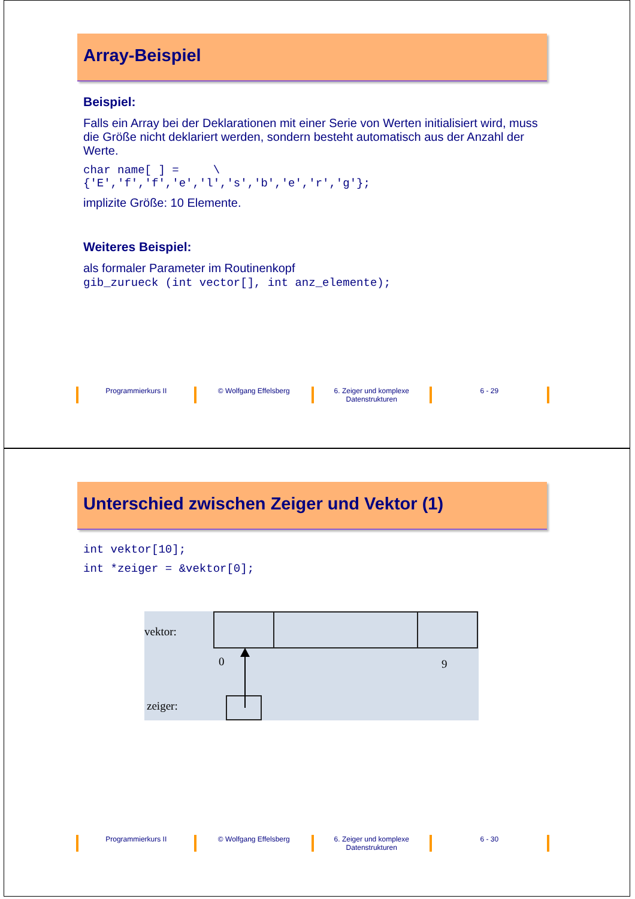Array-Beispiel
Beispiel:
Falls ein Array bei der Deklarationen mit einer Serie von Werten initialisiert wird, muss die Größe nicht deklariert werden, sondern besteht automatisch aus der Anzahl der Werte.
char name[ ] = \
{'E','f','f','e','l','s','b','e','r','g'};
implizite Größe: 10 Elemente.
Weiteres Beispiel:
als formaler Parameter im Routinenkopf
gib_zurueck (int vector[], int anz_elemente);
Programmierkurs II © Wolfgang Effelsberg 6. Zeiger und komplexe Datenstrukturen
6 - 29
Unterschied zwischen Zeiger und Vektor (1)
int vektor[10];
int *zeiger = &vektor[0];
vektor:
0
9
zeiger:
Programmierkurs II © Wolfgang Effelsberg 6. Zeiger und komplexe Datenstrukturen
6 - 30